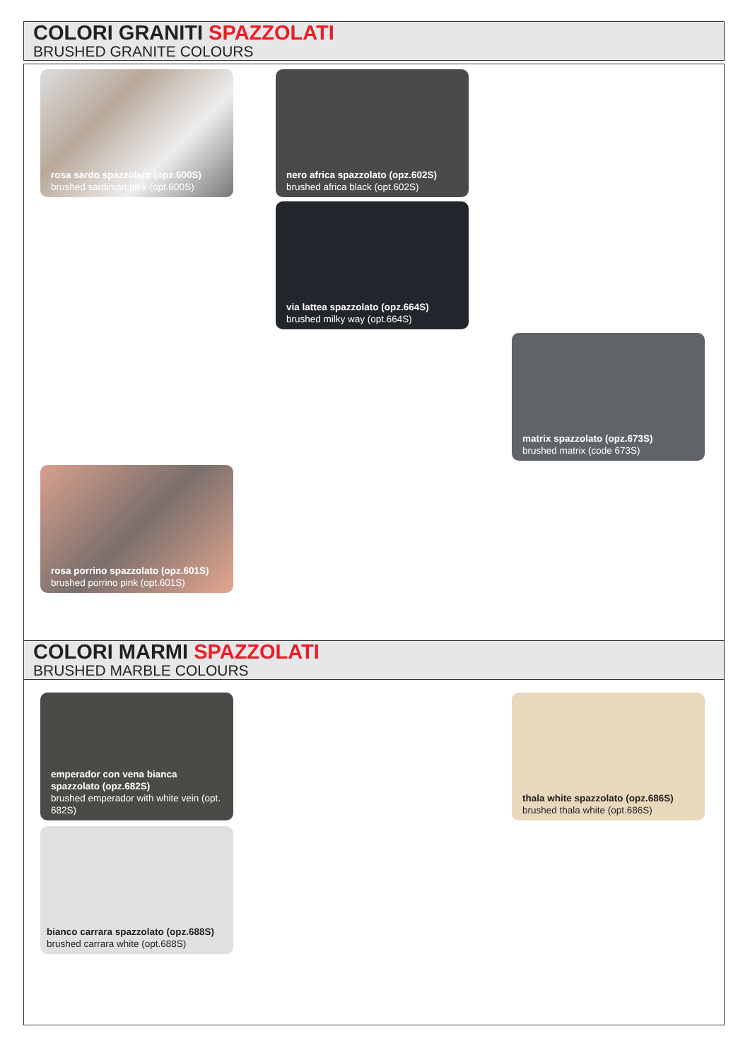COLORI GRANITI SPAZZOLATI
BRUSHED GRANITE COLOURS
rosa sardo spazzolato (opz.600S)
brushed sardinian pink (opt.600S)
nero africa spazzolato (opz.602S)
brushed africa black (opt.602S)
via lattea spazzolato (opz.664S)
brushed milky way (opt.664S)
matrix spazzolato (opz.673S)
brushed matrix (code 673S)
rosa porrino spazzolato (opz.601S)
brushed porrino pink (opt.601S)
COLORI MARMI SPAZZOLATI
BRUSHED MARBLE COLOURS
emperador con vena bianca spazzolato (opz.682S)
brushed emperador with white vein (opt. 682S)
thala white spazzolato (opz.686S)
brushed thala white (opt.686S)
bianco carrara spazzolato (opz.688S)
brushed carrara white (opt.688S)